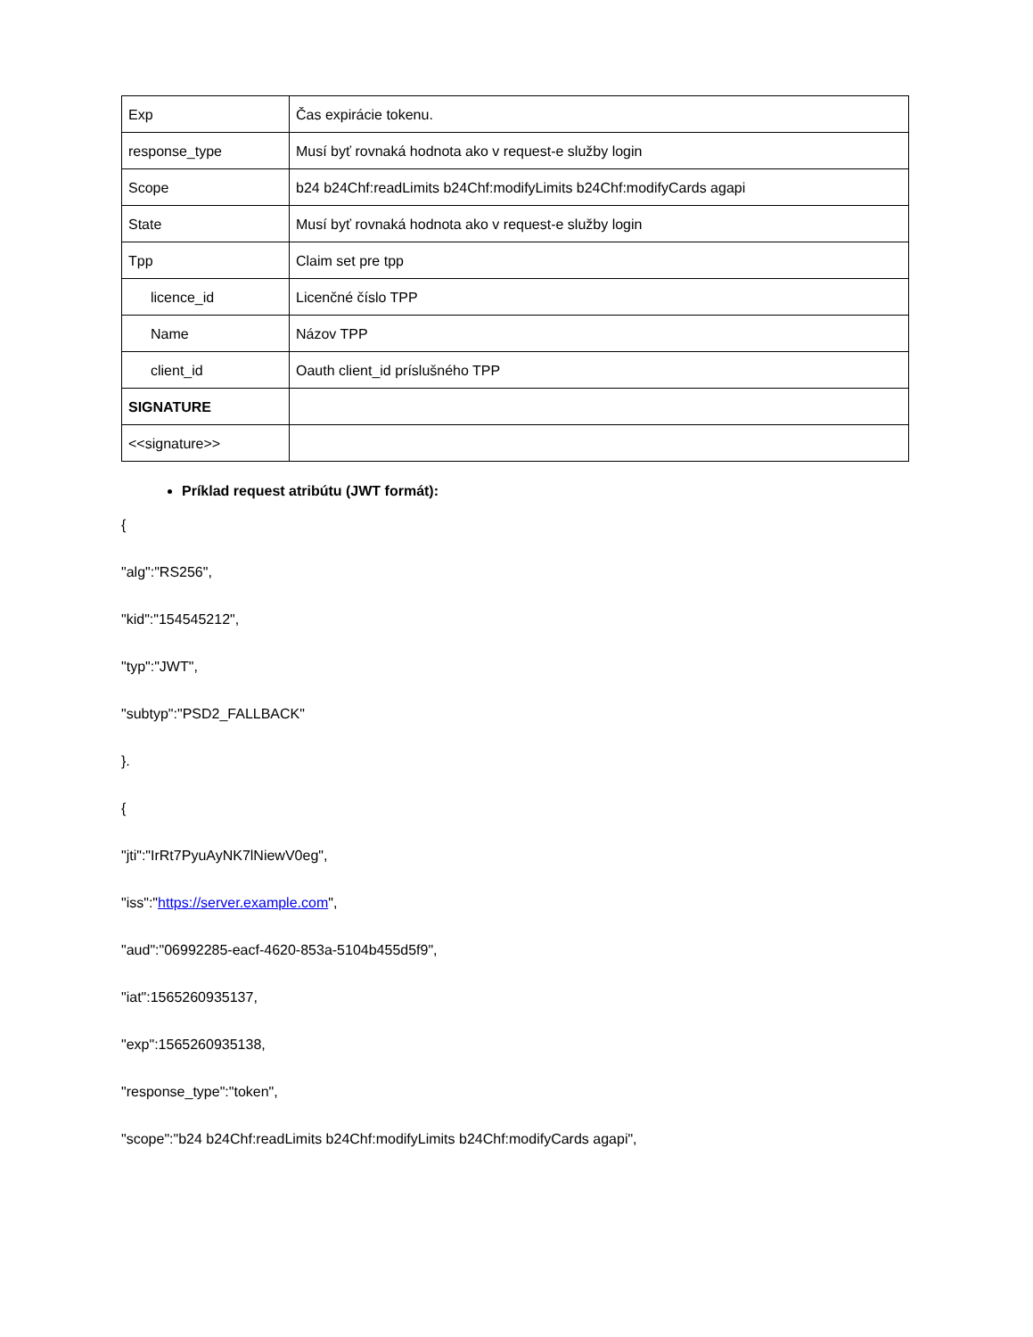| Exp | Čas expirácie tokenu. |
| response_type | Musí byť rovnaká hodnota ako v request-e služby login |
| Scope | b24 b24Chf:readLimits b24Chf:modifyLimits b24Chf:modifyCards agapi |
| State | Musí byť rovnaká hodnota ako v request-e služby login |
| Tpp | Claim set pre tpp |
| licence_id | Licenčné číslo TPP |
| Name | Názov TPP |
| client_id | Oauth client_id príslušného TPP |
| SIGNATURE | |
| <<signature>> | |
Príklad request atribútu (JWT formát):
{
"alg":"RS256",
"kid":"154545212",
"typ":"JWT",
"subtyp":"PSD2_FALLBACK"
}.
{
"jti":"IrRt7PyuAyNK7lNiewV0eg",
"iss":"https://server.example.com",
"aud":"06992285-eacf-4620-853a-5104b455d5f9",
"iat":1565260935137,
"exp":1565260935138,
"response_type":"token",
"scope":"b24 b24Chf:readLimits b24Chf:modifyLimits b24Chf:modifyCards agapi",